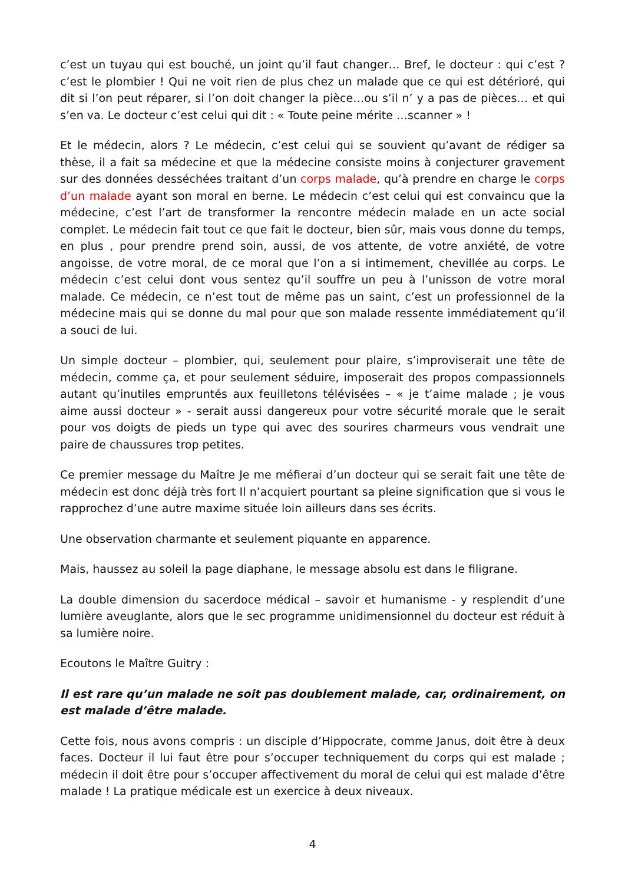c’est un tuyau qui est bouché, un joint qu’il faut changer… Bref, le docteur : qui c’est ? c’est le plombier ! Qui ne voit rien de plus chez un malade que ce qui est détérioré, qui dit si l’on peut réparer, si l’on doit changer la pièce…ou s’il n’ y a pas de pièces… et qui s’en va. Le docteur c’est celui qui dit : « Toute peine mérite …scanner » !
Et le médecin, alors ? Le médecin, c’est celui qui se souvient qu’avant de rédiger sa thèse, il a fait sa médecine et que la médecine consiste moins à conjecturer gravement sur des données desséchées traitant d’un corps malade, qu’à prendre en charge le corps d’un malade ayant son moral en berne. Le médecin c’est celui qui est convaincu que la médecine, c’est l’art de transformer la rencontre médecin malade en un acte social complet. Le médecin fait tout ce que fait le docteur, bien sûr, mais vous donne du temps, en plus , pour prendre prend soin, aussi, de vos attente, de votre anxiété, de votre angoisse, de votre moral, de ce moral que l’on a si intimement, chevillée au corps. Le médecin c’est celui dont vous sentez qu’il souffre un peu à l’unisson de votre moral malade. Ce médecin, ce n’est tout de même pas un saint, c’est un professionnel de la médecine mais qui se donne du mal pour que son malade ressente immédiatement qu’il a souci de lui.
Un simple docteur – plombier, qui, seulement pour plaire, s’improviserait une tête de médecin, comme ça, et pour seulement séduire, imposerait des propos compassionnels autant qu’inutiles empruntés aux feuilletons télévisées – « je t’aime malade ; je vous aime aussi docteur » - serait aussi dangereux pour votre sécurité morale que le serait pour vos doigts de pieds un type qui avec des sourires charmeurs vous vendrait une paire de chaussures trop petites.
Ce premier message du Maître Je me méfierai d’un docteur qui se serait fait une tête de médecin est donc déjà très fort Il n’acquiert pourtant sa pleine signification que si vous le rapprochez d’une autre maxime située loin ailleurs dans ses écrits.
Une observation charmante et seulement piquante en apparence.
Mais, haussez au soleil la page diaphane, le message absolu est dans le filigrane.
La double dimension du sacerdoce médical – savoir et humanisme - y resplendit d’une lumière aveuglante, alors que le sec programme unidimensionnel du docteur est réduit à sa lumière noire.
Ecoutons le Maître Guitry :
Il est rare qu’un malade ne soit pas doublement malade, car, ordinairement, on est malade d’être malade.
Cette fois, nous avons compris : un disciple d’Hippocrate, comme Janus, doit être à deux faces. Docteur il lui faut être pour s’occuper techniquement du corps qui est malade ; médecin il doit être pour s’occuper affectivement du moral de celui qui est malade d’être malade ! La pratique médicale est un exercice à deux niveaux.
4